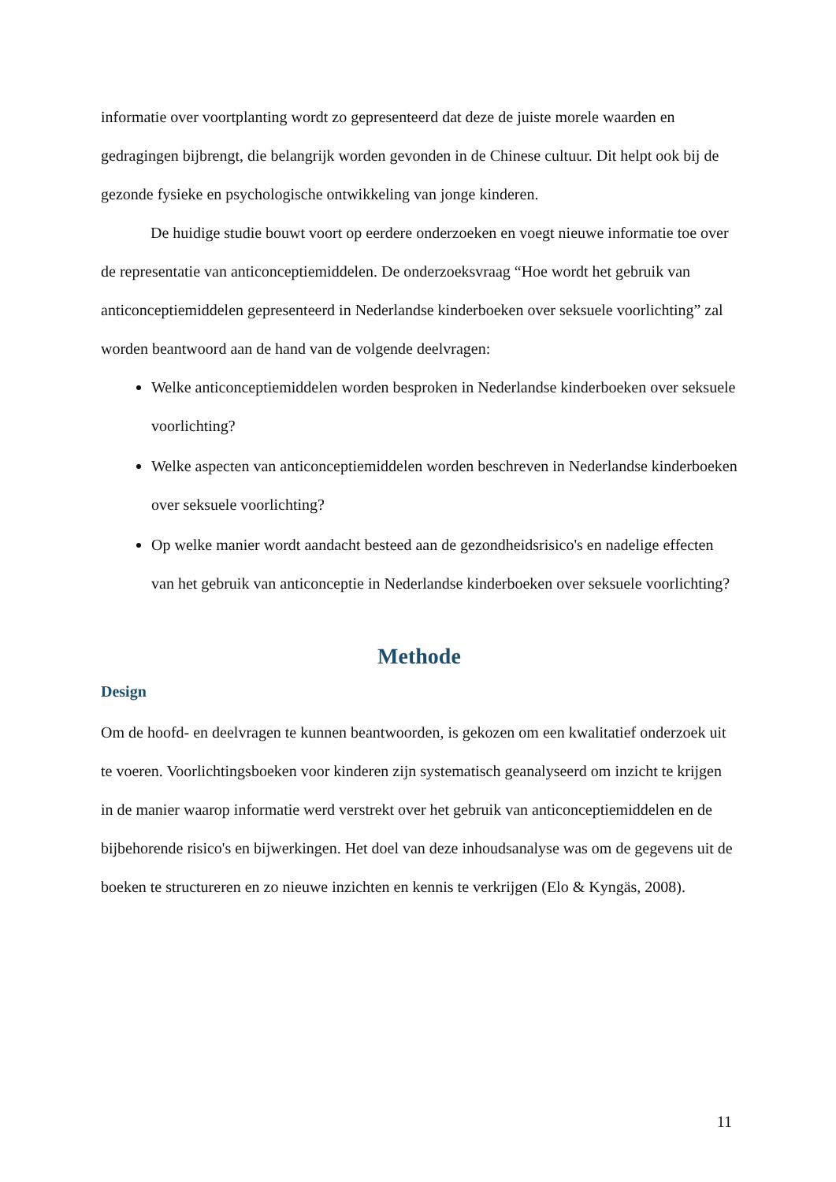informatie over voortplanting wordt zo gepresenteerd dat deze de juiste morele waarden en gedragingen bijbrengt, die belangrijk worden gevonden in de Chinese cultuur. Dit helpt ook bij de gezonde fysieke en psychologische ontwikkeling van jonge kinderen.
De huidige studie bouwt voort op eerdere onderzoeken en voegt nieuwe informatie toe over de representatie van anticonceptiemiddelen. De onderzoeksvraag “Hoe wordt het gebruik van anticonceptiemiddelen gepresenteerd in Nederlandse kinderboeken over seksuele voorlichting” zal worden beantwoord aan de hand van de volgende deelvragen:
Welke anticonceptiemiddelen worden besproken in Nederlandse kinderboeken over seksuele voorlichting?
Welke aspecten van anticonceptiemiddelen worden beschreven in Nederlandse kinderboeken over seksuele voorlichting?
Op welke manier wordt aandacht besteed aan de gezondheidsrisico's en nadelige effecten van het gebruik van anticonceptie in Nederlandse kinderboeken over seksuele voorlichting?
Methode
Design
Om de hoofd- en deelvragen te kunnen beantwoorden, is gekozen om een kwalitatief onderzoek uit te voeren. Voorlichtingsboeken voor kinderen zijn systematisch geanalyseerd om inzicht te krijgen in de manier waarop informatie werd verstrekt over het gebruik van anticonceptiemiddelen en de bijbehorende risico's en bijwerkingen. Het doel van deze inhoudsanalyse was om de gegevens uit de boeken te structureren en zo nieuwe inzichten en kennis te verkrijgen (Elo & Kyngäs, 2008).
11